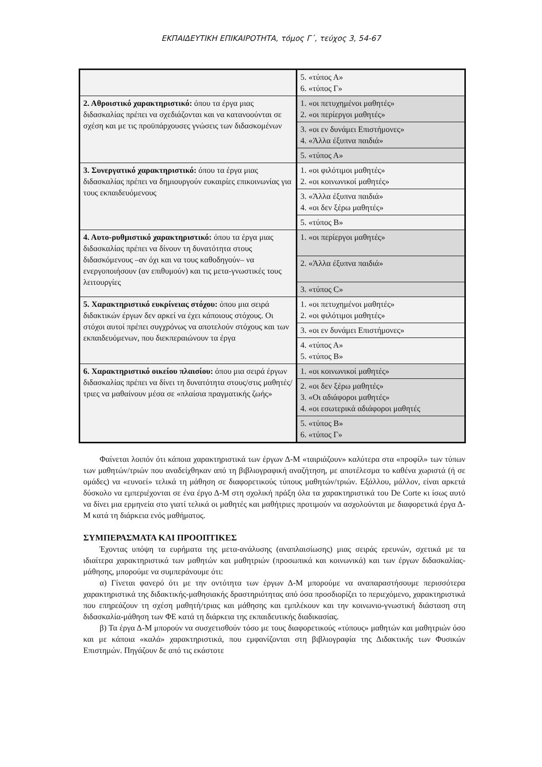ΕΚΠΑΙΔΕΥΤΙΚΗ ΕΠΙΚΑΙΡΟΤΗΤΑ, τόμος Γ΄, τεύχος 3, 54-67
| | 5. «τύπος Α» 6. «τύπος Γ» |
| 2. Αθροιστικό χαρακτηριστικό: όπου τα έργα μιας διδασκαλίας πρέπει να σχεδιάζονται και να κατανοούνται σε σχέση και με τις προϋπάρχουσες γνώσεις των διδασκομένων | 1. «οι πετυχημένοι μαθητές» 2. «οι περίεργοι μαθητές» |
| | 3. «οι εν δυνάμει Επιστήμονες» 4. «Άλλα έξυπνα παιδιά» |
| | 5. «τύπος Α» |
| 3. Συνεργατικό χαρακτηριστικό: όπου τα έργα μιας διδασκαλίας πρέπει να δημιουργούν ευκαιρίες επικοινωνίας για τους εκπαιδευόμενους | 1. «οι φιλότιμοι μαθητές» 2. «οι κοινωνικοί μαθητές» |
| | 3. «Άλλα έξυπνα παιδιά» 4. «οι δεν ξέρω μαθητές» |
| | 5. «τύπος Β» |
| 4. Αυτο-ρυθμιστικό χαρακτηριστικό: όπου τα έργα μιας διδασκαλίας πρέπει να δίνουν τη δυνατότητα στους διδασκόμενους –αν όχι και να τους καθοδηγούν– να ενεργοποιήσουν (αν επιθυμούν) και τις μετα-γνωστικές τους λειτουργίες | 1. «οι περίεργοι μαθητές» |
| | 2. «Άλλα έξυπνα παιδιά» |
| | 3. «τύπος C» |
| 5. Χαρακτηριστικό ευκρίνειας στόχου: όπου μια σειρά διδακτικών έργων δεν αρκεί να έχει κάποιους στόχους. Οι στόχοι αυτοί πρέπει συγχρόνως να αποτελούν στόχους και των εκπαιδευόμενων, που διεκπεραιώνουν τα έργα | 1. «οι πετυχημένοι μαθητές» 2. «οι φιλότιμοι μαθητές» |
| | 3. «οι εν δυνάμει Επιστήμονες» |
| | 4. «τύπος Α» 5. «τύπος Β» |
| 6. Χαρακτηριστικό οικείου πλαισίου: όπου μια σειρά έργων διδασκαλίας πρέπει να δίνει τη δυνατότητα στους/στις μαθητές/τριες να μαθαίνουν μέσα σε «πλαίσια πραγματικής ζωής» | 1. «οι κοινωνικοί μαθητές» |
| | 2. «οι δεν ξέρω μαθητές» 3. «Οι αδιάφοροι μαθητές» 4. «οι εσωτερικά αδιάφοροι μαθητές |
| | 5. «τύπος Β» 6. «τύπος Γ» |
Φαίνεται λοιπόν ότι κάποια χαρακτηριστικά των έργων Δ-Μ «ταιριάζουν» καλύτερα στα «προφίλ» των τύπων των μαθητών/τριών που αναδείχθηκαν από τη βιβλιογραφική αναζήτηση, με αποτέλεσμα το καθένα χωριστά (ή σε ομάδες) να «ευνοεί» τελικά τη μάθηση σε διαφορετικούς τύπους μαθητών/τριών. Εξάλλου, μάλλον, είναι αρκετά δύσκολο να εμπεριέχονται σε ένα έργο Δ-Μ στη σχολική πράξη όλα τα χαρακτηριστικά του De Corte κι ίσως αυτό να δίνει μια ερμηνεία στο γιατί τελικά οι μαθητές και μαθήτριες προτιμούν να ασχολούνται με διαφορετικά έργα Δ-Μ κατά τη διάρκεια ενός μαθήματος.
ΣΥΜΠΕΡΑΣΜΑΤΑ ΚΑΙ ΠΡΟΟΠΤΙΚΕΣ
Έχοντας υπόψη τα ευρήματα της μετα-ανάλυσης (αναπλαισίωσης) μιας σειράς ερευνών, σχετικά με τα ιδιαίτερα χαρακτηριστικά των μαθητών και μαθητριών (προσωπικά και κοινωνικά) και των έργων διδασκαλίας-μάθησης, μπορούμε να συμπεράνουμε ότι:
α) Γίνεται φανερό ότι με την οντότητα των έργων Δ-Μ μπορούμε να αναπαραστήσουμε περισσότερα χαρακτηριστικά της διδακτικής-μαθησιακής δραστηριότητας από όσα προσδιορίζει το περιεχόμενο, χαρακτηριστικά που επηρεάζουν τη σχέση μαθητή/τριας και μάθησης και εμπλέκουν και την κοινωνιο-γνωστική διάσταση στη διδασκαλία-μάθηση των ΦΕ κατά τη διάρκεια της εκπαιδευτικής διαδικασίας.
β) Τα έργα Δ-Μ μπορούν να συσχετισθούν τόσο με τους διαφορετικούς «τύπους» μαθητών και μαθητριών όσο και με κάποια «καλά» χαρακτηριστικά, που εμφανίζονται στη βιβλιογραφία της Διδακτικής των Φυσικών Επιστημών. Πηγάζουν δε από τις εκάστοτε